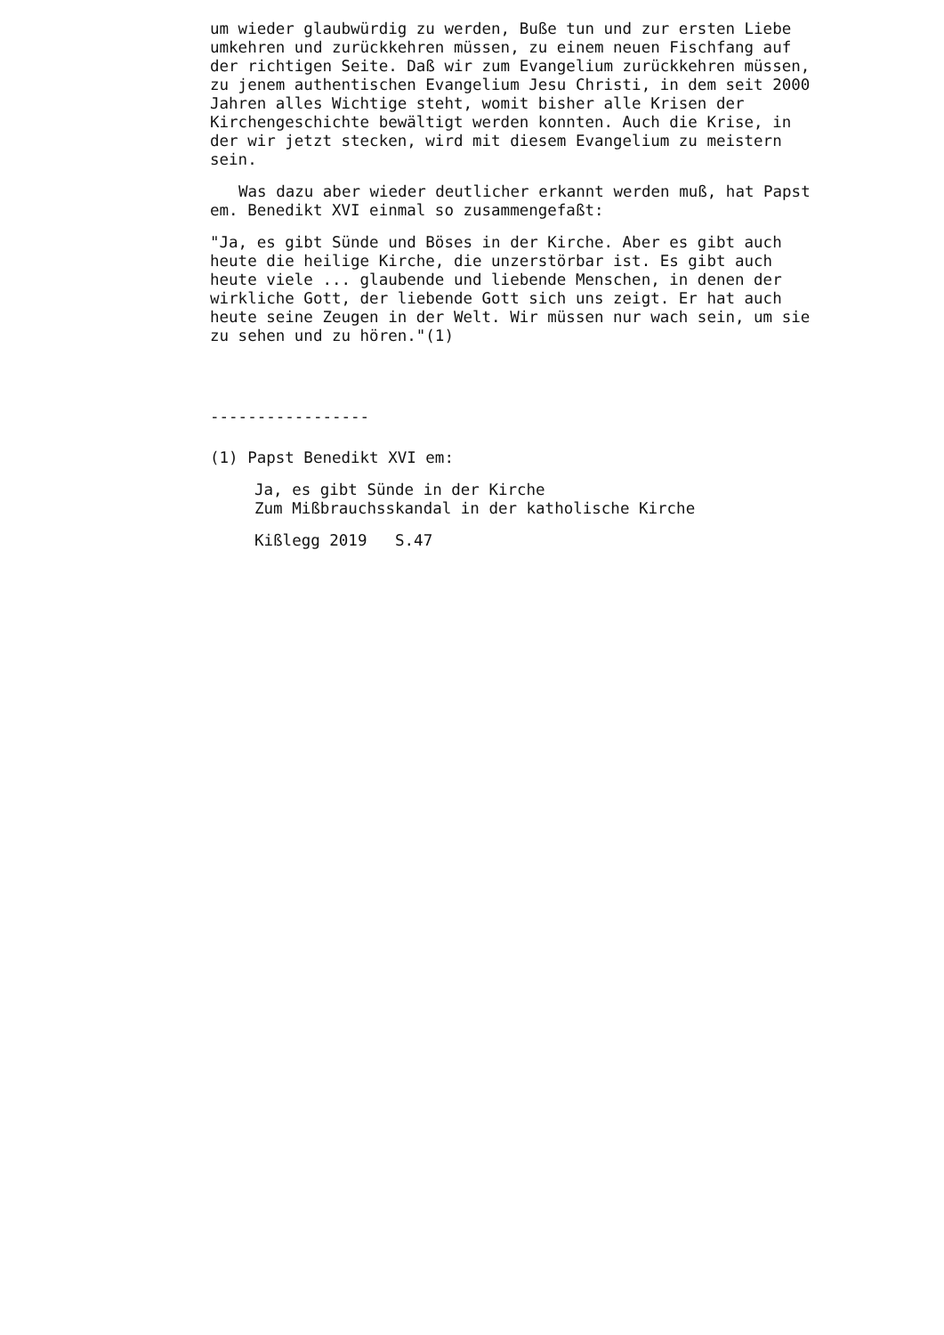um wieder glaubwürdig zu werden, Buße tun und zur ersten Liebe umkehren und zurückkehren müssen, zu einem neuen Fischfang auf der richtigen Seite. Daß wir zum Evangelium zurückkehren müssen, zu jenem authentischen Evangelium Jesu Christi, in dem seit 2000 Jahren alles Wichtige steht, womit bisher alle Krisen der Kirchengeschichte bewältigt werden konnten. Auch die Krise, in der wir jetzt stecken, wird mit diesem Evangelium zu meistern sein.
Was dazu aber wieder deutlicher erkannt werden muß, hat Papst em. Benedikt XVI einmal so zusammengefaßt:
"Ja, es gibt Sünde und Böses in der Kirche. Aber es gibt auch heute die heilige Kirche, die unzerstörbar ist. Es gibt auch heute viele ... glaubende und liebende Menschen, in denen der wirkliche Gott, der liebende Gott sich uns zeigt. Er hat auch heute seine Zeugen in der Welt. Wir müssen nur wach sein, um sie zu sehen und zu hören."(1)
-----------------
(1) Papst Benedikt XVI em:
Ja, es gibt Sünde in der Kirche
Zum Mißbrauchsskandal in der katholische Kirche
Kißlegg 2019 S.47